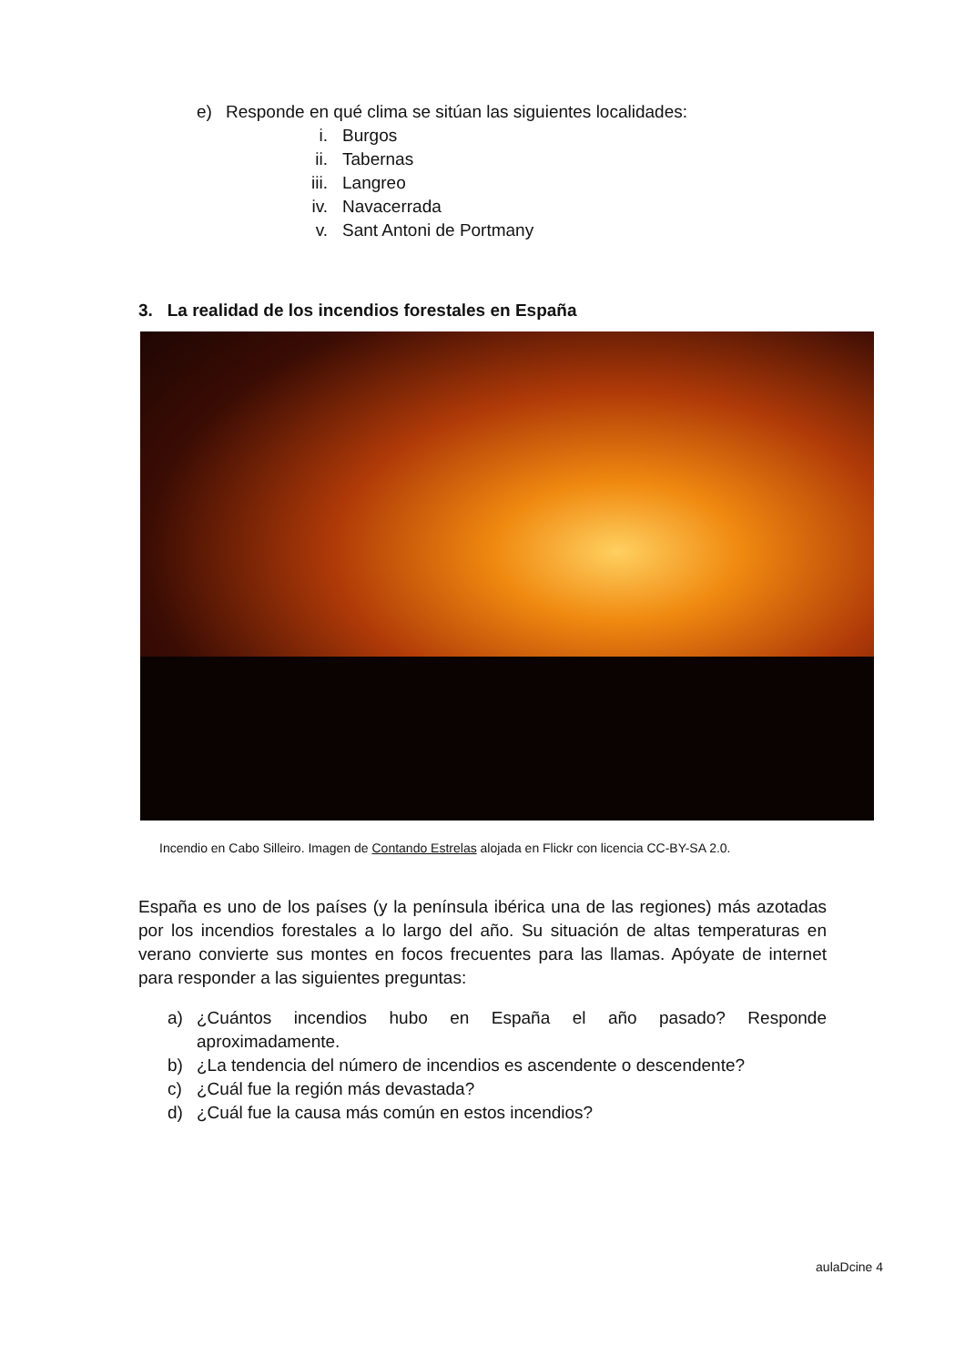e) Responde en qué clima se sitúan las siguientes localidades:
i. Burgos
ii. Tabernas
iii. Langreo
iv. Navacerrada
v. Sant Antoni de Portmany
3. La realidad de los incendios forestales en España
Incendio en Cabo Silleiro. Imagen de Contando Estrelas alojada en Flickr con licencia CC-BY-SA 2.0.
España es uno de los países (y la península ibérica una de las regiones) más azotadas por los incendios forestales a lo largo del año. Su situación de altas temperaturas en verano convierte sus montes en focos frecuentes para las llamas. Apóyate de internet para responder a las siguientes preguntas:
a) ¿Cuántos incendios hubo en España el año pasado? Responde aproximadamente.
b) ¿La tendencia del número de incendios es ascendente o descendente?
c) ¿Cuál fue la región más devastada?
d) ¿Cuál fue la causa más común en estos incendios?
aulaDcine 4